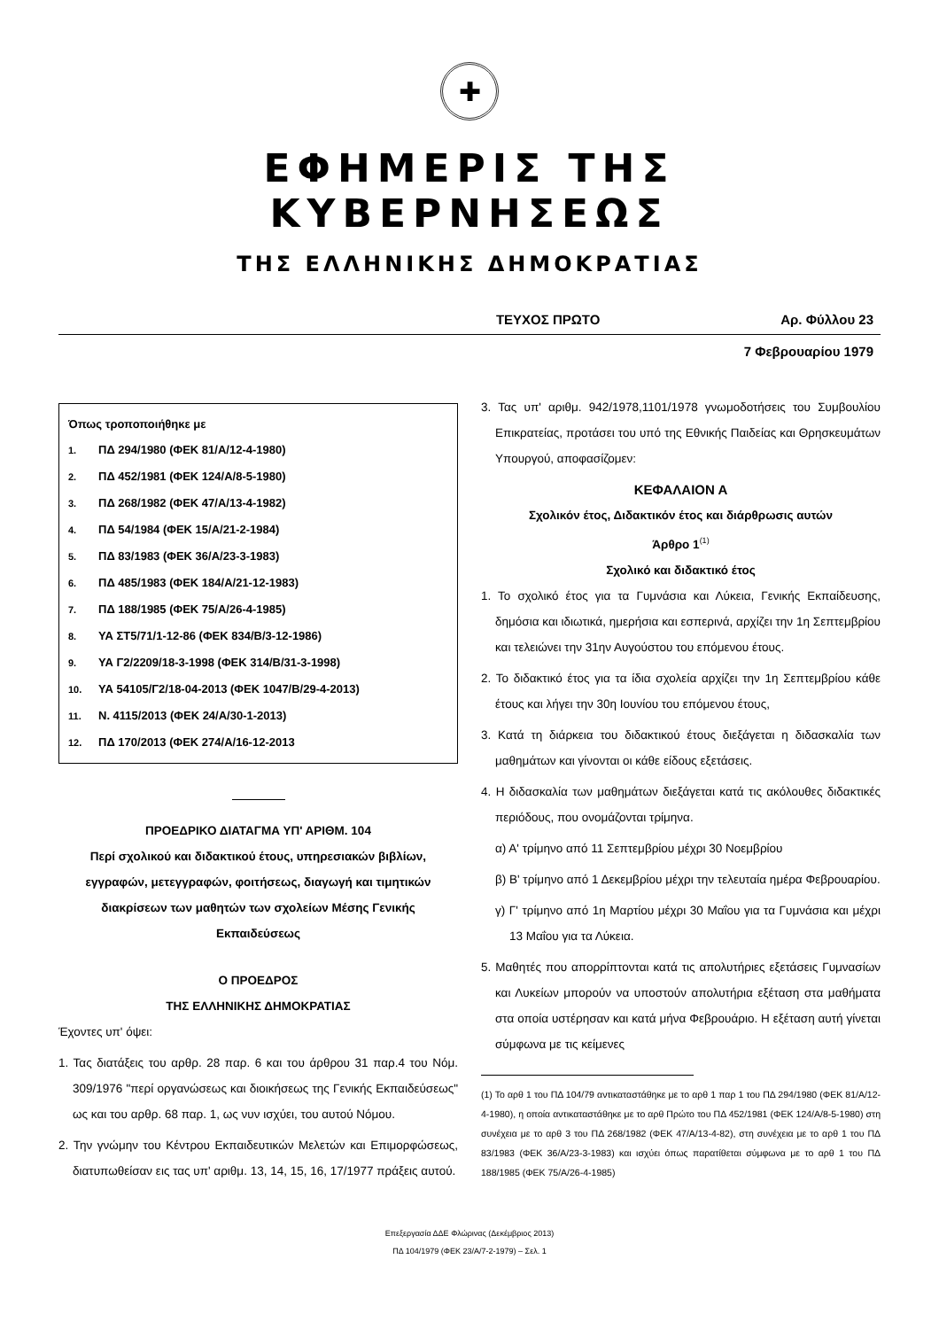✚
ΕΦΗΜΕΡΙΣ ΤΗΣ ΚΥΒΕΡΝΗΣΕΩΣ
ΤΗΣ ΕΛΛΗΝΙΚΗΣ ΔΗΜΟΚΡΑΤΙΑΣ
ΤΕΥΧΟΣ ΠΡΩΤΟ Αρ. Φύλλου 23
7 Φεβρουαρίου 1979
Όπως τροποποιήθηκε με
1. ΠΔ 294/1980 (ΦΕΚ 81/Α/12-4-1980)
2. ΠΔ 452/1981 (ΦΕΚ 124/Α/8-5-1980)
3. ΠΔ 268/1982 (ΦΕΚ 47/Α/13-4-1982)
4. ΠΔ 54/1984 (ΦΕΚ 15/Α/21-2-1984)
5. ΠΔ 83/1983 (ΦΕΚ 36/Α/23-3-1983)
6. ΠΔ 485/1983 (ΦΕΚ 184/Α/21-12-1983)
7. ΠΔ 188/1985 (ΦΕΚ 75/Α/26-4-1985)
8. ΥΑ ΣΤ5/71/1-12-86 (ΦΕΚ 834/Β/3-12-1986)
9. ΥΑ Γ2/2209/18-3-1998 (ΦΕΚ 314/Β/31-3-1998)
10. ΥΑ 54105/Γ2/18-04-2013 (ΦΕΚ 1047/Β/29-4-2013)
11. Ν. 4115/2013 (ΦΕΚ 24/Α/30-1-2013)
12. ΠΔ 170/2013 (ΦΕΚ 274/Α/16-12-2013
ΠΡΟΕΔΡΙΚΟ ΔΙΑΤΑΓΜΑ ΥΠ' ΑΡΙΘΜ. 104
Περί σχολικού και διδακτικού έτους, υπηρεσιακών βιβλίων, εγγραφών, μετεγγραφών, φοιτήσεως, διαγωγή και τιμητικών διακρίσεων των μαθητών των σχολείων Μέσης Γενικής Εκπαιδεύσεως
Ο ΠΡΟΕΔΡΟΣ
ΤΗΣ ΕΛΛΗΝΙΚΗΣ ΔΗΜΟΚΡΑΤΙΑΣ
Έχοντες υπ' όψει:
1. Τας διατάξεις του αρθρ. 28 παρ. 6 και του άρθρου 31 παρ.4 του Νόμ. 309/1976 "περί οργανώσεως και διοικήσεως της Γενικής Εκπαιδεύσεως" ως και του αρθρ. 68 παρ. 1, ως νυν ισχύει, του αυτού Νόμου.
2. Την γνώμην του Κέντρου Εκπαιδευτικών Μελετών και Επιμορφώσεως, διατυπωθείσαν εις τας υπ' αριθμ. 13, 14, 15, 16, 17/1977 πράξεις αυτού.
3. Τας υπ' αριθμ. 942/1978,1101/1978 γνωμοδοτήσεις του Συμβουλίου Επικρατείας, προτάσει του υπό της Εθνικής Παιδείας και Θρησκευμάτων Υπουργού, αποφασίζομεν:
ΚΕΦΑΛΑΙΟΝ Α
Σχολικόν έτος, Διδακτικόν έτος και διάρθρωσις αυτών
Άρθρο 1<sup>(1)</sup>
Σχολικό και διδακτικό έτος
1. Το σχολικό έτος για τα Γυμνάσια και Λύκεια, Γενικής Εκπαίδευσης, δημόσια και ιδιωτικά, ημερήσια και εσπερινά, αρχίζει την 1η Σεπτεμβρίου και τελειώνει την 31ην Αυγούστου του επόμενου έτους.
2. Το διδακτικό έτος για τα ίδια σχολεία αρχίζει την 1η Σεπτεμβρίου κάθε έτους και λήγει την 30η Ιουνίου του επόμενου έτους,
3. Κατά τη διάρκεια του διδακτικού έτους διεξάγεται η διδασκαλία των μαθημάτων και γίνονται οι κάθε είδους εξετάσεις.
4. Η διδασκαλία των μαθημάτων διεξάγεται κατά τις ακόλουθες διδακτικές περιόδους, που ονομάζονται τρίμηνα.
α) Α' τρίμηνο από 11 Σεπτεμβρίου μέχρι 30 Νοεμβρίου
β) Β' τρίμηνο από 1 Δεκεμβρίου μέχρι την τελευταία ημέρα Φεβρουαρίου.
γ) Γ' τρίμηνο από 1η Μαρτίου μέχρι 30 Μαΐου για τα Γυμνάσια και μέχρι 13 Μαΐου για τα Λύκεια.
5. Μαθητές που απορρίπτονται κατά τις απολυτήριες εξετάσεις Γυμνασίων και Λυκείων μπορούν να υποστούν απολυτήρια εξέταση στα μαθήματα στα οποία υστέρησαν και κατά μήνα Φεβρουάριο. Η εξέταση αυτή γίνεται σύμφωνα με τις κείμενες
(1) Το αρθ 1 του ΠΔ 104/79 αντικαταστάθηκε με το αρθ 1 παρ 1 του ΠΔ 294/1980 (ΦΕΚ 81/Α/12-4-1980), η οποία αντικαταστάθηκε με το αρθ Πρώτο του ΠΔ 452/1981 (ΦΕΚ 124/Α/8-5-1980) στη συνέχεια με το αρθ 3 του ΠΔ 268/1982 (ΦΕΚ 47/Α/13-4-82), στη συνέχεια με το αρθ 1 του ΠΔ 83/1983 (ΦΕΚ 36/Α/23-3-1983) και ισχύει όπως παρατίθεται σύμφωνα με το αρθ 1 του ΠΔ 188/1985 (ΦΕΚ 75/Α/26-4-1985)
Επεξεργασία ΔΔΕ Φλώρινας (Δεκέμβριος 2013)
ΠΔ 104/1979 (ΦΕΚ 23/Α/7-2-1979) – Σελ. 1